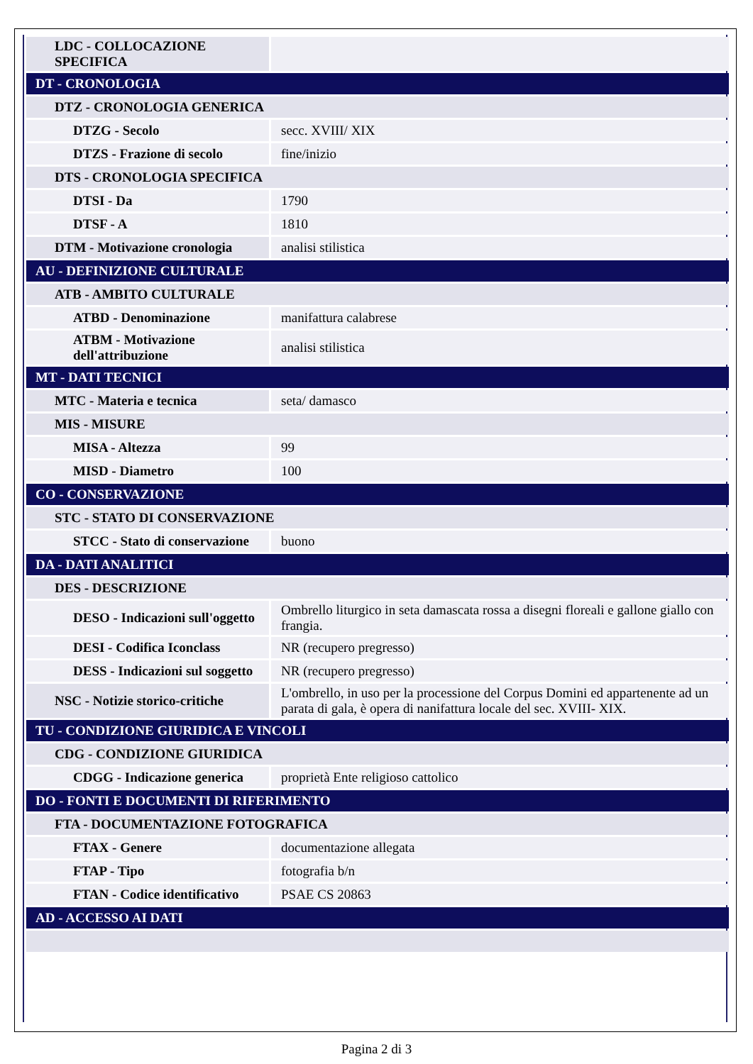| LDC - COLLOCAZIONE SPECIFICA | |
| DT - CRONOLOGIA | |
| DTZ - CRONOLOGIA GENERICA | |
| DTZG - Secolo | secc. XVIII/ XIX |
| DTZS - Frazione di secolo | fine/inizio |
| DTS - CRONOLOGIA SPECIFICA | |
| DTSI - Da | 1790 |
| DTSF - A | 1810 |
| DTM - Motivazione cronologia | analisi stilistica |
| AU - DEFINIZIONE CULTURALE | |
| ATB - AMBITO CULTURALE | |
| ATBD - Denominazione | manifattura calabrese |
| ATBM - Motivazione dell'attribuzione | analisi stilistica |
| MT - DATI TECNICI | |
| MTC - Materia e tecnica | seta/ damasco |
| MIS - MISURE | |
| MISA - Altezza | 99 |
| MISD - Diametro | 100 |
| CO - CONSERVAZIONE | |
| STC - STATO DI CONSERVAZIONE | |
| STCC - Stato di conservazione | buono |
| DA - DATI ANALITICI | |
| DES - DESCRIZIONE | |
| DESO - Indicazioni sull'oggetto | Ombrello liturgico in seta damascata rossa a disegni floreali e gallone giallo con frangia. |
| DESI - Codifica Iconclass | NR (recupero pregresso) |
| DESS - Indicazioni sul soggetto | NR (recupero pregresso) |
| NSC - Notizie storico-critiche | L'ombrello, in uso per la processione del Corpus Domini ed appartenente ad un parata di gala, è opera di nanifattura locale del sec. XVIII- XIX. |
| TU - CONDIZIONE GIURIDICA E VINCOLI | |
| CDG - CONDIZIONE GIURIDICA | |
| CDGG - Indicazione generica | proprietà Ente religioso cattolico |
| DO - FONTI E DOCUMENTI DI RIFERIMENTO | |
| FTA - DOCUMENTAZIONE FOTOGRAFICA | |
| FTAX - Genere | documentazione allegata |
| FTAP - Tipo | fotografia b/n |
| FTAN - Codice identificativo | PSAE CS 20863 |
| AD - ACCESSO AI DATI | |
Pagina 2 di 3